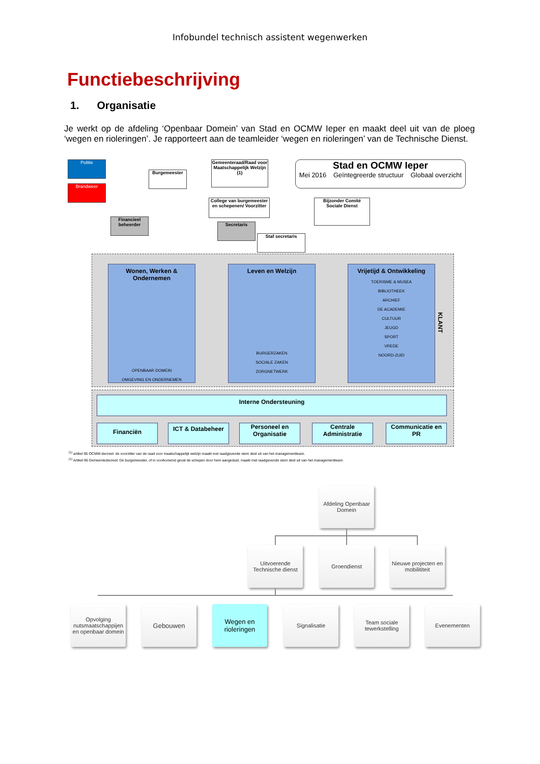Infobundel technisch assistent wegenwerken
Functiebeschrijving
1. Organisatie
Je werkt op de afdeling ‘Openbaar Domein’ van Stad en OCMW Ieper en maakt deel uit van de ploeg ‘wegen en rioleringen’. Je rapporteert aan de teamleider ‘wegen en rioleringen’ van de Technische Dienst.
Politie
Brandweer
Burgemeester
Gemeenteraad/Raad voor Maatschappelijk Welzijn (1)
Stad en OCMW Ieper
Mei 2016 Geïntegreerde structuur Globaal overzicht
College van burgemeester en schepenen/ Voorzitter
Bijzonder Comité Sociale Dienst
Financieel beheerder
Secretaris
Staf secretaris
Wonen, Werken & Ondernemen
OPENBAAR DOMEIN
OMGEVING EN ONDERNEMEN
Leven en Welzijn
BURGERZAKEN
SOCIALE ZAKEN
ZORGNETWERK
Vrijetijd & Ontwikkeling
TOERISME & MUSEA
BIBLIOTHEEK
ARCHIEF
DE ACADEMIE
CULTUUR
JEUGD
SPORT
VREDE
NOORD-ZUID
KLANT
Interne Ondersteuning
Financiën ICT & Databeheer
Personeel en Organisatie
Centrale Administratie
Communicatie en PR
<sup>(1)</sup> artikel 95 OCMW-decreet: de voorzitter van de raad voor maatschappelijk welzijn maakt met raadgevende stem deel uit van het managementteam.
<sup>(1)</sup> Artikel 96 Gemeentedecreet: De burgemeester, of in voorkomend geval de schepen door hem aangeduid, maakt met raadgevende stem deel uit van het managementteam.
Afdeling Openbaar Domein
Uitvoerende Technische dienst
Groendienst
Nieuwe projecten en mobilititeit
Opvolging nutsmaatschappijen en openbaar domein
Gebouwen
Wegen en rioleringen
Signalisatie
Team sociale tewerkstelling
Evenementen